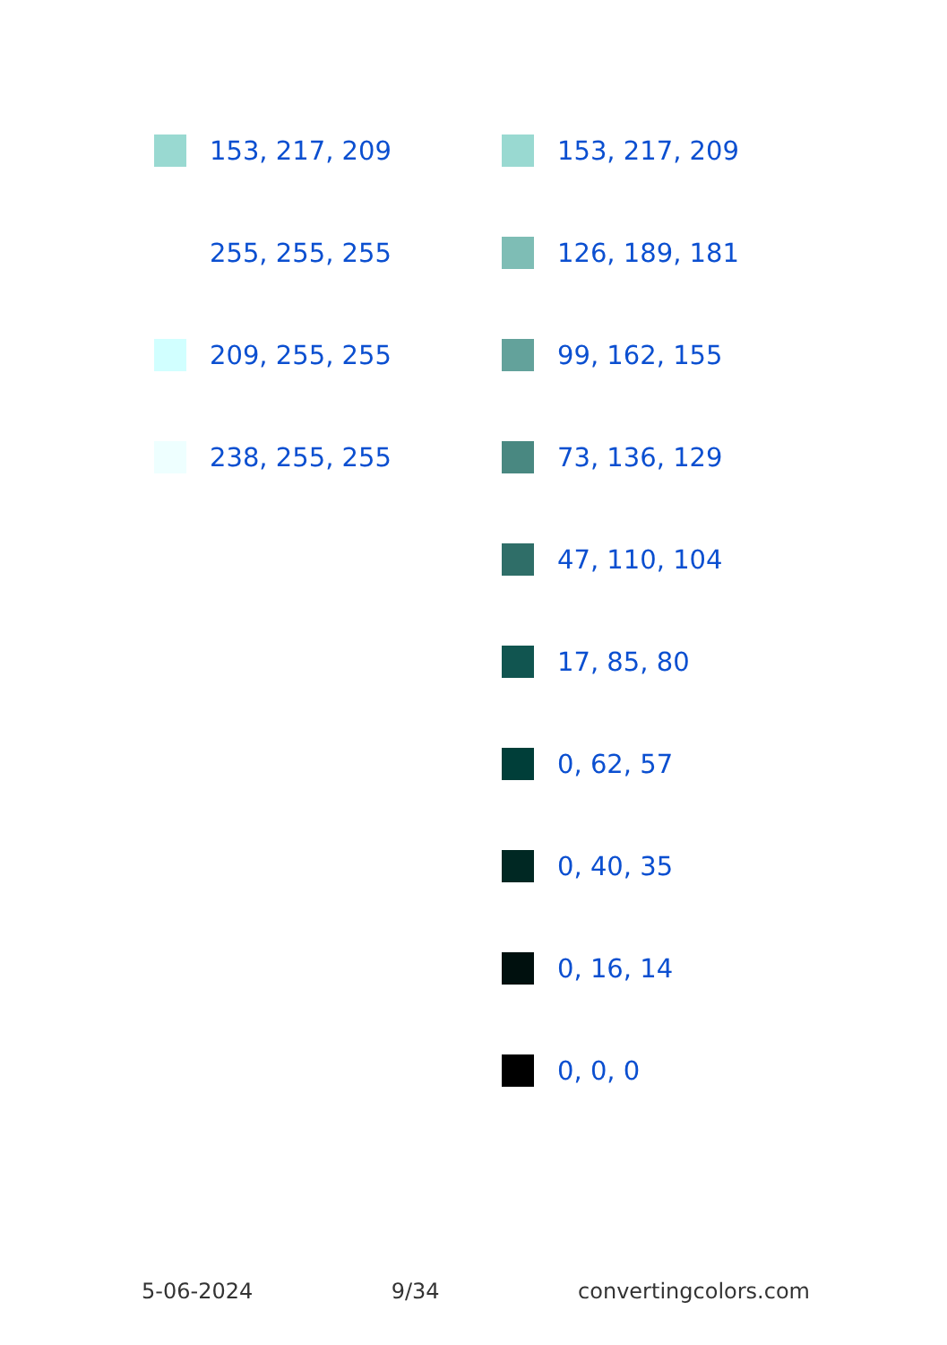153, 217, 209
255, 255, 255
209, 255, 255
238, 255, 255
153, 217, 209
126, 189, 181
99, 162, 155
73, 136, 129
47, 110, 104
17, 85, 80
0, 62, 57
0, 40, 35
0, 16, 14
0, 0, 0
5-06-2024 9/34 convertingcolors.com